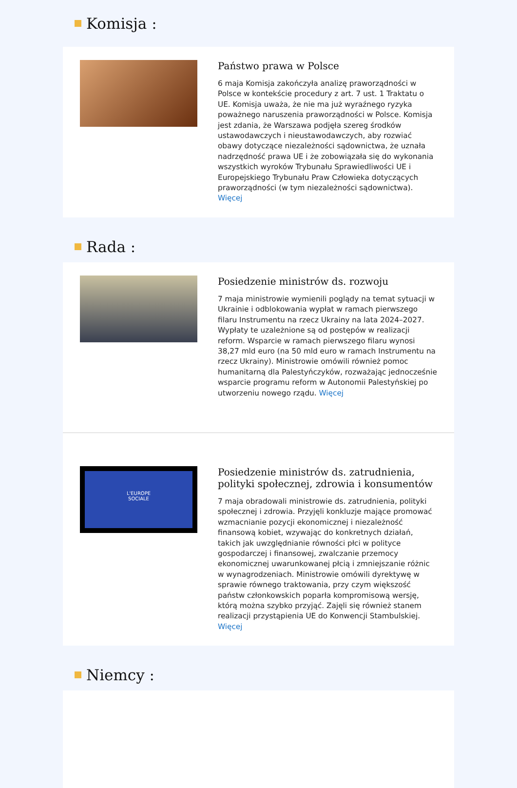Komisja :
Państwo prawa w Polsce
6 maja Komisja zakończyła analizę praworządności w Polsce w kontekście procedury z art. 7 ust. 1 Traktatu o UE. Komisja uważa, że nie ma już wyraźnego ryzyka poważnego naruszenia praworządności w Polsce. Komisja jest zdania, że Warszawa podjęła szereg środków ustawodawczych i nieustawodawczych, aby rozwiać obawy dotyczące niezależności sądownictwa, że uznała nadrzędność prawa UE i że zobowiązała się do wykonania wszystkich wyroków Trybunału Sprawiedliwości UE i Europejskiego Trybunału Praw Człowieka dotyczących praworządności (w tym niezależności sądownictwa). Więcej
Rada :
Posiedzenie ministrów ds. rozwoju
7 maja ministrowie wymienili poglądy na temat sytuacji w Ukrainie i odblokowania wypłat w ramach pierwszego filaru Instrumentu na rzecz Ukrainy na lata 2024–2027. Wypłaty te uzależnione są od postępów w realizacji reform. Wsparcie w ramach pierwszego filaru wynosi 38,27 mld euro (na 50 mld euro w ramach Instrumentu na rzecz Ukrainy). Ministrowie omówili również pomoc humanitarną dla Palestyńczyków, rozważając jednocześnie wsparcie programu reform w Autonomii Palestyńskiej po utworzeniu nowego rządu. Więcej
L'EUROPE
SOCIALE
Posiedzenie ministrów ds. zatrudnienia, polityki społecznej, zdrowia i konsumentów
7 maja obradowali ministrowie ds. zatrudnienia, polityki społecznej i zdrowia. Przyjęli konkluzje mające promować wzmacnianie pozycji ekonomicznej i niezależność finansową kobiet, wzywając do konkretnych działań, takich jak uwzględnianie równości płci w polityce gospodarczej i finansowej, zwalczanie przemocy ekonomicznej uwarunkowanej płcią i zmniejszanie różnic w wynagrodzeniach. Ministrowie omówili dyrektywę w sprawie równego traktowania, przy czym większość państw członkowskich poparła kompromisową wersję, którą można szybko przyjąć. Zajęli się również stanem realizacji przystąpienia UE do Konwencji Stambulskiej. Więcej
Niemcy :